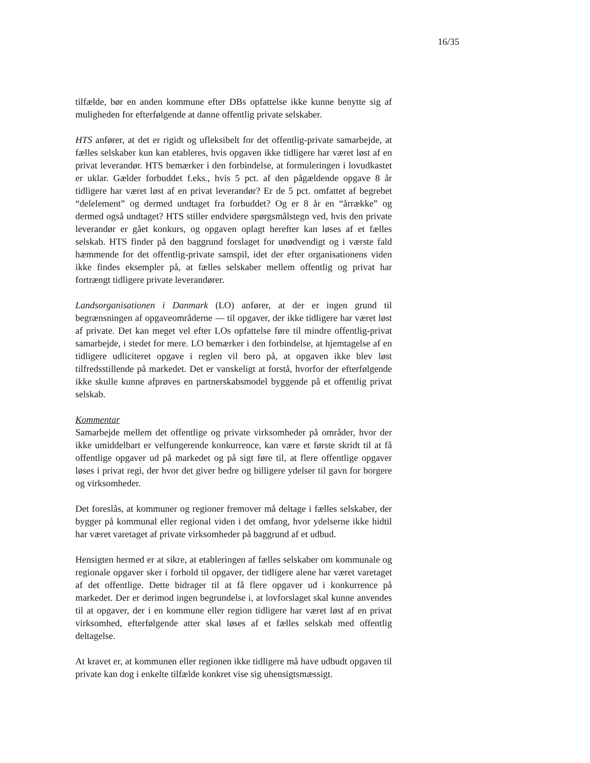16/35
tilfælde, bør en anden kommune efter DBs opfattelse ikke kunne benytte sig af muligheden for efterfølgende at danne offentlig private selskaber.
HTS anfører, at det er rigidt og ufleksibelt for det offentlig-private samarbejde, at fælles selskaber kun kan etableres, hvis opgaven ikke tidligere har været løst af en privat leverandør. HTS bemærker i den forbindelse, at formuleringen i lovudkastet er uklar. Gælder forbuddet f.eks., hvis 5 pct. af den pågældende opgave 8 år tidligere har været løst af en privat leverandør? Er de 5 pct. omfattet af begrebet “delelement” og dermed undtaget fra forbuddet? Og er 8 år en “årrække” og dermed også undtaget? HTS stiller endvidere spørgsmålstegn ved, hvis den private leverandør er gået konkurs, og opgaven oplagt herefter kan løses af et fælles selskab. HTS finder på den baggrund forslaget for unødvendigt og i værste fald hæmmende for det offentlig-private samspil, idet der efter organisationens viden ikke findes eksempler på, at fælles selskaber mellem offentlig og privat har fortrængt tidligere private leverandører.
Landsorganisationen i Danmark (LO) anfører, at der er ingen grund til begrænsningen af opgaveområderne — til opgaver, der ikke tidligere har været løst af private. Det kan meget vel efter LOs opfattelse føre til mindre offentlig-privat samarbejde, i stedet for mere. LO bemærker i den forbindelse, at hjemtagelse af en tidligere udliciteret opgave i reglen vil bero på, at opgaven ikke blev løst tilfredsstillende på markedet. Det er vanskeligt at forstå, hvorfor der efterfølgende ikke skulle kunne afprøves en partnerskabsmodel byggende på et offentlig privat selskab.
Kommentar
Samarbejde mellem det offentlige og private virksomheder på områder, hvor der ikke umiddelbart er velfungerende konkurrence, kan være et første skridt til at få offentlige opgaver ud på markedet og på sigt føre til, at flere offentlige opgaver løses i privat regi, der hvor det giver bedre og billigere ydelser til gavn for borgere og virksomheder.
Det foreslås, at kommuner og regioner fremover må deltage i fælles selskaber, der bygger på kommunal eller regional viden i det omfang, hvor ydelserne ikke hidtil har været varetaget af private virksomheder på baggrund af et udbud.
Hensigten hermed er at sikre, at etableringen af fælles selskaber om kommunale og regionale opgaver sker i forhold til opgaver, der tidligere alene har været varetaget af det offentlige. Dette bidrager til at få flere opgaver ud i konkurrence på markedet. Der er derimod ingen begrundelse i, at lovforslaget skal kunne anvendes til at opgaver, der i en kommune eller region tidligere har været løst af en privat virksomhed, efterfølgende atter skal løses af et fælles selskab med offentlig deltagelse.
At kravet er, at kommunen eller regionen ikke tidligere må have udbudt opgaven til private kan dog i enkelte tilfælde konkret vise sig uhensigtsmæssigt.